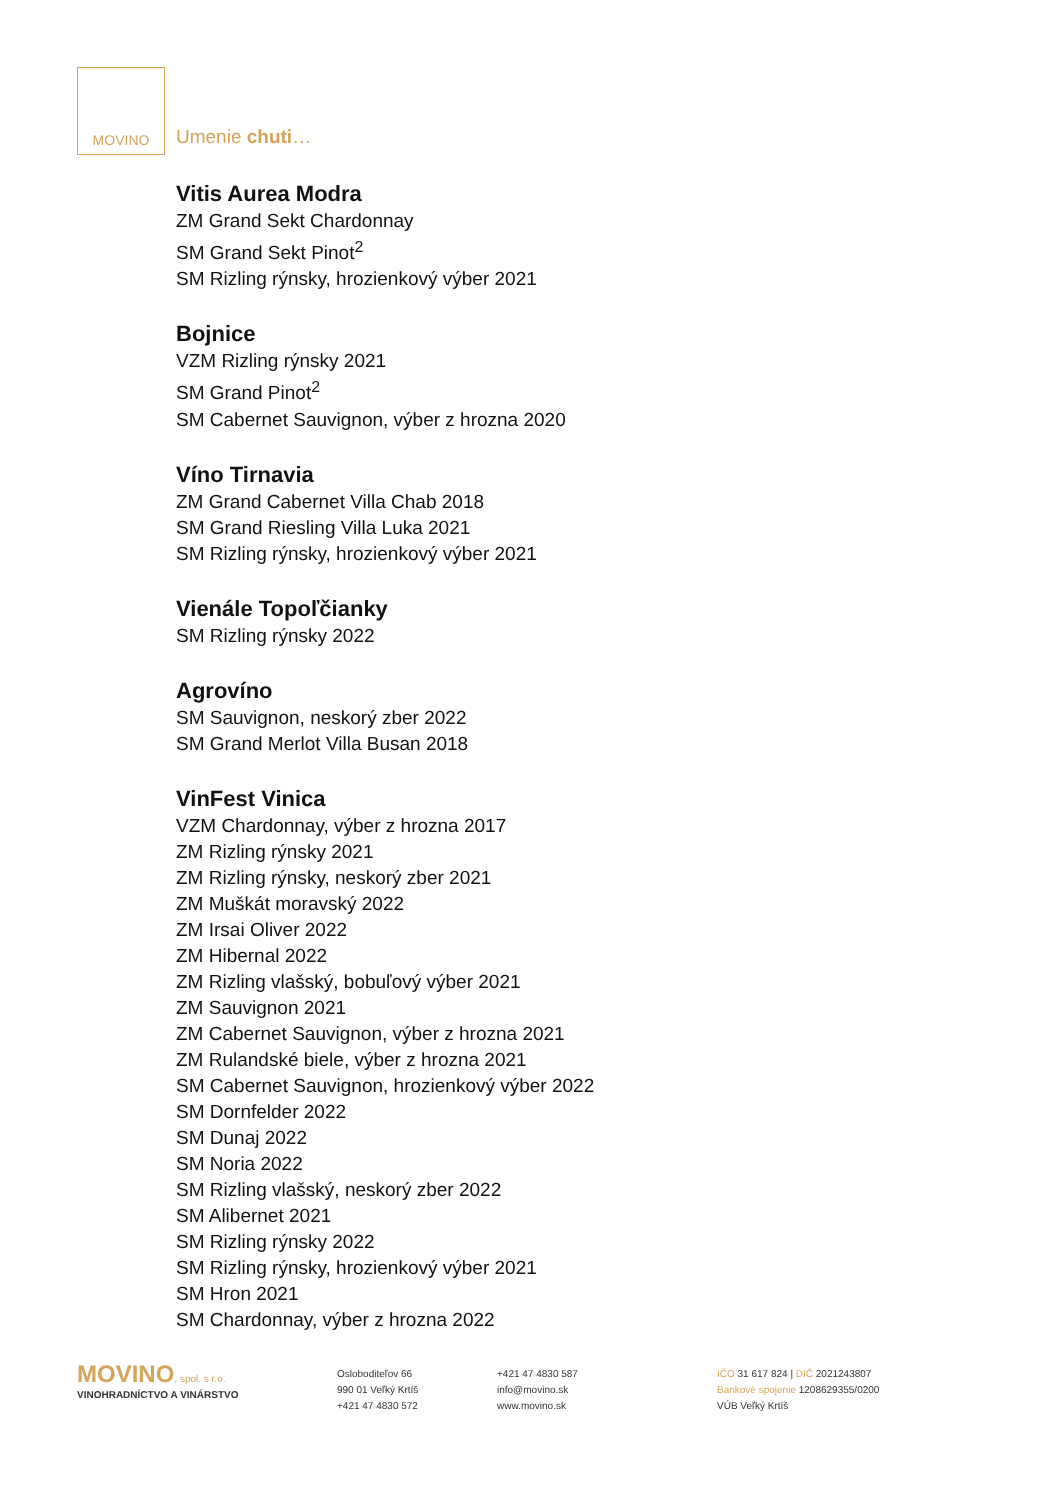MOVINO
Umenie chuti…
Vitis Aurea Modra
ZM Grand Sekt Chardonnay
SM Grand Sekt Pinot<sup>2</sup>
SM Rizling rýnsky, hrozienkový výber 2021
Bojnice
VZM Rizling rýnsky 2021
SM Grand Pinot<sup>2</sup>
SM Cabernet Sauvignon, výber z hrozna 2020
Víno Tirnavia
ZM Grand Cabernet Villa Chab 2018
SM Grand Riesling Villa Luka 2021
SM Rizling rýnsky, hrozienkový výber 2021
Vienále Topoľčianky
SM Rizling rýnsky 2022
Agrovíno
SM Sauvignon, neskorý zber 2022
SM Grand Merlot Villa Busan 2018
VinFest Vinica
VZM Chardonnay, výber z hrozna 2017
ZM Rizling rýnsky 2021
ZM Rizling rýnsky, neskorý zber 2021
ZM Muškát moravský 2022
ZM Irsai Oliver 2022
ZM Hibernal 2022
ZM Rizling vlašský, bobuľový výber 2021
ZM Sauvignon 2021
ZM Cabernet Sauvignon, výber z hrozna 2021
ZM Rulandské biele, výber z hrozna 2021
SM Cabernet Sauvignon, hrozienkový výber 2022
SM Dornfelder 2022
SM Dunaj 2022
SM Noria 2022
SM Rizling vlašský, neskorý zber 2022
SM Alibernet 2021
SM Rizling rýnsky 2022
SM Rizling rýnsky, hrozienkový výber 2021
SM Hron 2021
SM Chardonnay, výber z hrozna 2022
MOVINO, spol. s r.o.
VINOHRADNÍCTVO A VINÁRSTVO
Osloboditeľov 66
990 01 Veľký Krtíš
+421 47 4830 572
+421 47 4830 587
info@movino.sk
www.movino.sk
IČO 31 617 824 | DIČ 2021243807
Bankové spojenie 1208629355/0200
VÚB Veľký Krtíš